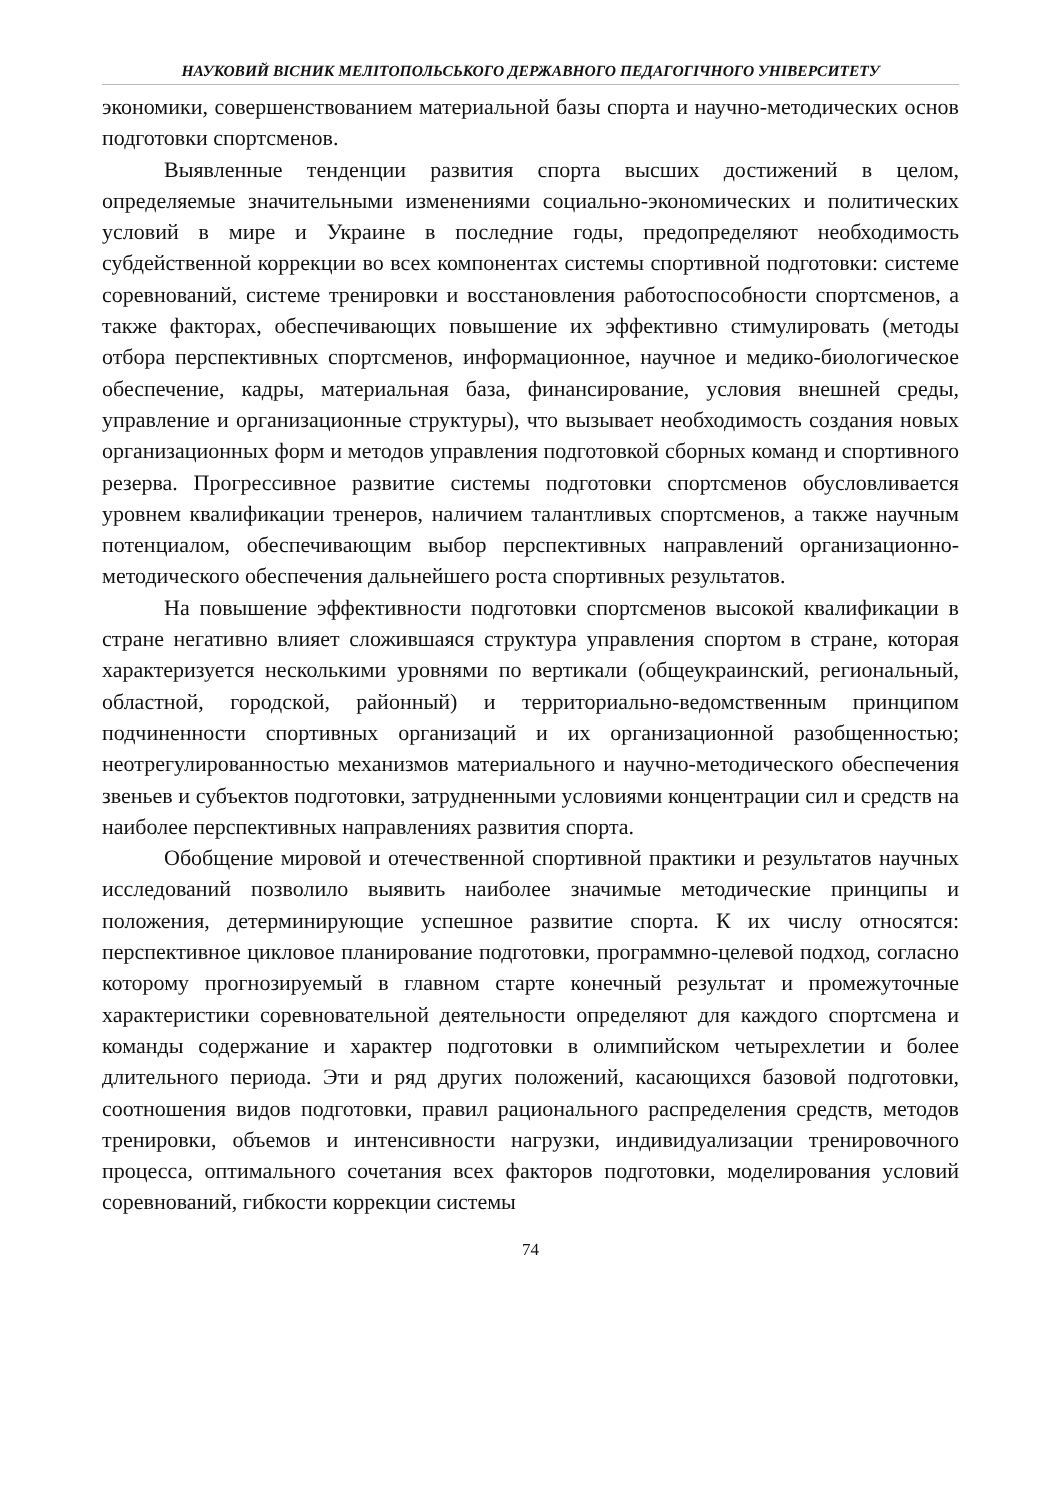НАУКОВИЙ ВІСНИК МЕЛІТОПОЛЬСЬКОГО ДЕРЖАВНОГО ПЕДАГОГІЧНОГО УНІВЕРСИТЕТУ
экономики, совершенствованием материальной базы спорта и научно-методических основ подготовки спортсменов.
Выявленные тенденции развития спорта высших достижений в целом, определяемые значительными изменениями социально-экономических и политических условий в мире и Украине в последние годы, предопределяют необходимость субдейственной коррекции во всех компонентах системы спортивной подготовки: системе соревнований, системе тренировки и восстановления работоспособности спортсменов, а также факторах, обеспечивающих повышение их эффективно стимулировать (методы отбора перспективных спортсменов, информационное, научное и медико-биологическое обеспечение, кадры, материальная база, финансирование, условия внешней среды, управление и организационные структуры), что вызывает необходимость создания новых организационных форм и методов управления подготовкой сборных команд и спортивного резерва. Прогрессивное развитие системы подготовки спортсменов обусловливается уровнем квалификации тренеров, наличием талантливых спортсменов, а также научным потенциалом, обеспечивающим выбор перспективных направлений организационно-методического обеспечения дальнейшего роста спортивных результатов.
На повышение эффективности подготовки спортсменов высокой квалификации в стране негативно влияет сложившаяся структура управления спортом в стране, которая характеризуется несколькими уровнями по вертикали (общеукраинский, региональный, областной, городской, районный) и территориально-ведомственным принципом подчиненности спортивных организаций и их организационной разобщенностью; неотрегулированностью механизмов материального и научно-методического обеспечения звеньев и субъектов подготовки, затрудненными условиями концентрации сил и средств на наиболее перспективных направлениях развития спорта.
Обобщение мировой и отечественной спортивной практики и результатов научных исследований позволило выявить наиболее значимые методические принципы и положения, детерминирующие успешное развитие спорта. К их числу относятся: перспективное цикловое планирование подготовки, программно-целевой подход, согласно которому прогнозируемый в главном старте конечный результат и промежуточные характеристики соревновательной деятельности определяют для каждого спортсмена и команды содержание и характер подготовки в олимпийском четырехлетии и более длительного периода. Эти и ряд других положений, касающихся базовой подготовки, соотношения видов подготовки, правил рационального распределения средств, методов тренировки, объемов и интенсивности нагрузки, индивидуализации тренировочного процесса, оптимального сочетания всех факторов подготовки, моделирования условий соревнований, гибкости коррекции системы
74